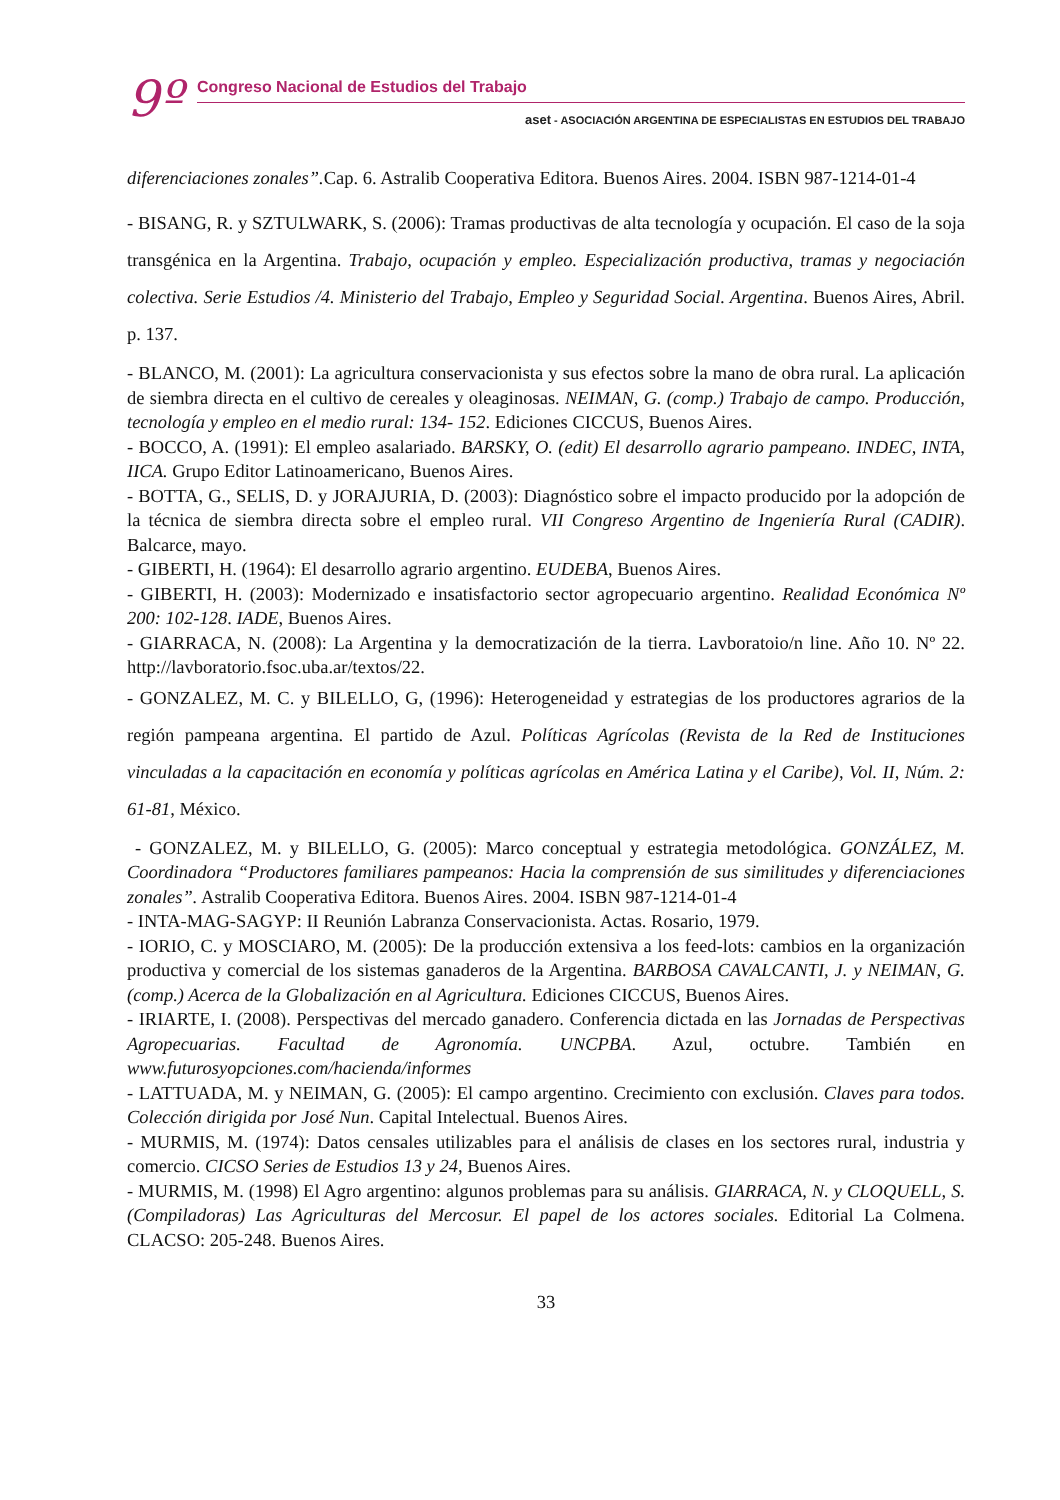9º
Congreso Nacional de Estudios del Trabajo
aset - ASOCIACIÓN ARGENTINA DE ESPECIALISTAS EN ESTUDIOS DEL TRABAJO
diferenciaciones zonales”. Cap. 6. Astralib Cooperativa Editora. Buenos Aires. 2004. ISBN 987-1214-01-4
- BISANG, R. y SZTULWARK, S. (2006): Tramas productivas de alta tecnología y ocupación. El caso de la soja transgénica en la Argentina. Trabajo, ocupación y empleo. Especialización productiva, tramas y negociación colectiva. Serie Estudios /4. Ministerio del Trabajo, Empleo y Seguridad Social. Argentina. Buenos Aires, Abril. p. 137.
- BLANCO, M. (2001): La agricultura conservacionista y sus efectos sobre la mano de obra rural. La aplicación de siembra directa en el cultivo de cereales y oleaginosas. NEIMAN, G. (comp.) Trabajo de campo. Producción, tecnología y empleo en el medio rural: 134- 152. Ediciones CICCUS, Buenos Aires.
- BOCCO, A. (1991): El empleo asalariado. BARSKY, O. (edit) El desarrollo agrario pampeano. INDEC, INTA, IICA. Grupo Editor Latinoamericano, Buenos Aires.
- BOTTA, G., SELIS, D. y JORAJURIA, D. (2003): Diagnóstico sobre el impacto producido por la adopción de la técnica de siembra directa sobre el empleo rural. VII Congreso Argentino de Ingeniería Rural (CADIR). Balcarce, mayo.
- GIBERTI, H. (1964): El desarrollo agrario argentino. EUDEBA, Buenos Aires.
- GIBERTI, H. (2003): Modernizado e insatisfactorio sector agropecuario argentino. Realidad Económica Nº 200: 102-128. IADE, Buenos Aires.
- GIARRACA, N. (2008): La Argentina y la democratización de la tierra. Lavboratoio/n line. Año 10. Nº 22. http://lavboratorio.fsoc.uba.ar/textos/22.
- GONZALEZ, M. C. y BILELLO, G, (1996): Heterogeneidad y estrategias de los productores agrarios de la región pampeana argentina. El partido de Azul. Políticas Agrícolas (Revista de la Red de Instituciones vinculadas a la capacitación en economía y políticas agrícolas en América Latina y el Caribe), Vol. II, Núm. 2: 61-81, México.
- GONZALEZ, M. y BILELLO, G. (2005): Marco conceptual y estrategia metodológica. GONZÁLEZ, M. Coordinadora “Productores familiares pampeanos: Hacia la comprensión de sus similitudes y diferenciaciones zonales”. Astralib Cooperativa Editora. Buenos Aires. 2004. ISBN 987-1214-01-4
- INTA-MAG-SAGYP: II Reunión Labranza Conservacionista. Actas. Rosario, 1979.
- IORIO, C. y MOSCIARO, M. (2005): De la producción extensiva a los feed-lots: cambios en la organización productiva y comercial de los sistemas ganaderos de la Argentina. BARBOSA CAVALCANTI, J. y NEIMAN, G. (comp.) Acerca de la Globalización en al Agricultura. Ediciones CICCUS, Buenos Aires.
- IRIARTE, I. (2008). Perspectivas del mercado ganadero. Conferencia dictada en las Jornadas de Perspectivas Agropecuarias. Facultad de Agronomía. UNCPBA. Azul, octubre. También en www.futurosyopciones.com/hacienda/informes
- LATTUADA, M. y NEIMAN, G. (2005): El campo argentino. Crecimiento con exclusión. Claves para todos. Colección dirigida por José Nun. Capital Intelectual. Buenos Aires.
- MURMIS, M. (1974): Datos censales utilizables para el análisis de clases en los sectores rural, industria y comercio. CICSO Series de Estudios 13 y 24, Buenos Aires.
- MURMIS, M. (1998) El Agro argentino: algunos problemas para su análisis. GIARRACA, N. y CLOQUELL, S. (Compiladoras) Las Agriculturas del Mercosur. El papel de los actores sociales. Editorial La Colmena. CLACSO: 205-248. Buenos Aires.
33